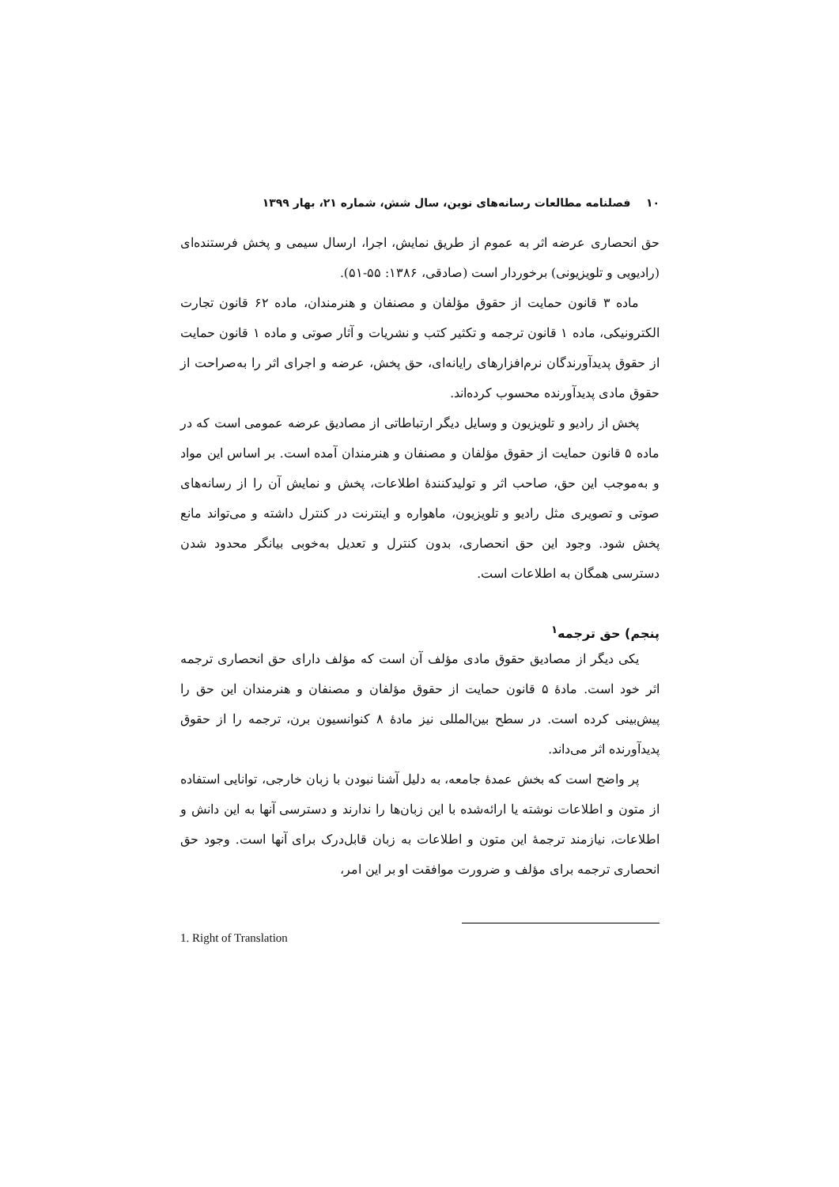۱۰ فصلنامه مطالعات رسانه‌های نوین، سال شش، شماره ۲۱، بهار ۱۳۹۹
حق انحصاری عرضه اثر به عموم از طریق نمایش، اجرا، ارسال سیمی و پخش فرستنده‌ای (رادیویی و تلویزیونی) برخوردار است (صادقی، ۱۳۸۶: ۵۵-۵۱).
ماده ۳ قانون حمایت از حقوق مؤلفان و مصنفان و هنرمندان، ماده ۶۲ قانون تجارت الکترونیکی، ماده ۱ قانون ترجمه و تکثیر کتب و نشریات و آثار صوتی و ماده ۱ قانون حمایت از حقوق پدیدآورندگان نرم‌افزارهای رایانه‌ای، حق پخش، عرضه و اجرای اثر را به‌صراحت از حقوق مادی پدیدآورنده محسوب کرده‌اند.
پخش از رادیو و تلویزیون و وسایل دیگر ارتباطاتی از مصادیق عرضه عمومی است که در ماده ۵ قانون حمایت از حقوق مؤلفان و مصنفان و هنرمندان آمده است. بر اساس این مواد و به‌موجب این حق، صاحب اثر و تولیدکنندۀ اطلاعات، پخش و نمایش آن را از رسانه‌های صوتی و تصویری مثل رادیو و تلویزیون، ماهواره و اینترنت در کنترل داشته و می‌تواند مانع پخش شود. وجود این حق انحصاری، بدون کنترل و تعدیل به‌خوبی بیانگر محدود شدن دسترسی همگان به اطلاعات است.
پنجم) حق ترجمه<sup>۱</sup>
یکی دیگر از مصادیق حقوق مادی مؤلف آن است که مؤلف دارای حق انحصاری ترجمه اثر خود است. مادۀ ۵ قانون حمایت از حقوق مؤلفان و مصنفان و هنرمندان این حق را پیش‌بینی کرده است. در سطح بین‌المللی نیز مادۀ ۸ کنوانسیون برن، ترجمه را از حقوق پدیدآورنده اثر می‌داند.
پر واضح است که بخش عمدۀ جامعه، به دلیل آشنا نبودن با زبان خارجی، توانایی استفاده از متون و اطلاعات نوشته یا ارائه‌شده با این زبان‌ها را ندارند و دسترسی آنها به این دانش و اطلاعات، نیازمند ترجمۀ این متون و اطلاعات به زبان قابل‌درک برای آنها است. وجود حق انحصاری ترجمه برای مؤلف و ضرورت موافقت او بر این امر،
1. Right of Translation